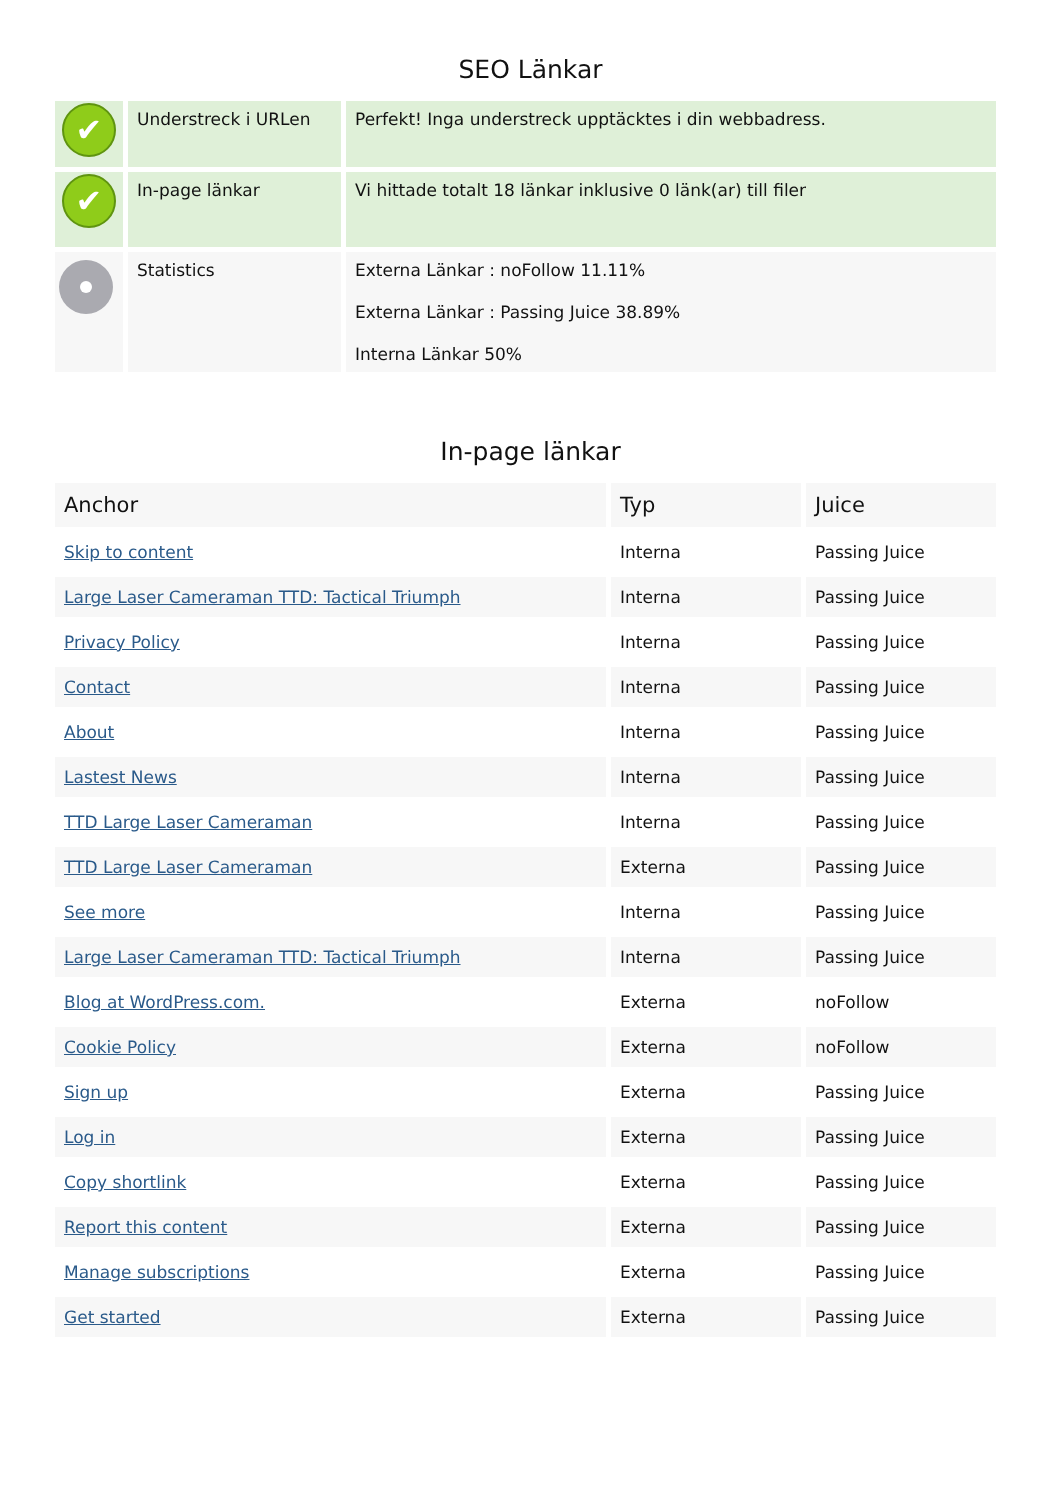SEO Länkar
| ✔ | Understreck i URLen | Perfekt! Inga understreck upptäcktes i din webbadress. |
| ✔ | In-page länkar | Vi hittade totalt 18 länkar inklusive 0 länk(ar) till filer |
| | Statistics | Externa Länkar : noFollow 11.11% Externa Länkar : Passing Juice 38.89% Interna Länkar 50% |
In-page länkar
| Anchor | Typ | Juice |
| --- | --- | --- |
| Skip to content | Interna | Passing Juice |
| Large Laser Cameraman TTD: Tactical Triumph | Interna | Passing Juice |
| Privacy Policy | Interna | Passing Juice |
| Contact | Interna | Passing Juice |
| About | Interna | Passing Juice |
| Lastest News | Interna | Passing Juice |
| TTD Large Laser Cameraman | Interna | Passing Juice |
| TTD Large Laser Cameraman | Externa | Passing Juice |
| See more | Interna | Passing Juice |
| Large Laser Cameraman TTD: Tactical Triumph | Interna | Passing Juice |
| Blog at WordPress.com. | Externa | noFollow |
| Cookie Policy | Externa | noFollow |
| Sign up | Externa | Passing Juice |
| Log in | Externa | Passing Juice |
| Copy shortlink | Externa | Passing Juice |
| Report this content | Externa | Passing Juice |
| Manage subscriptions | Externa | Passing Juice |
| Get started | Externa | Passing Juice |